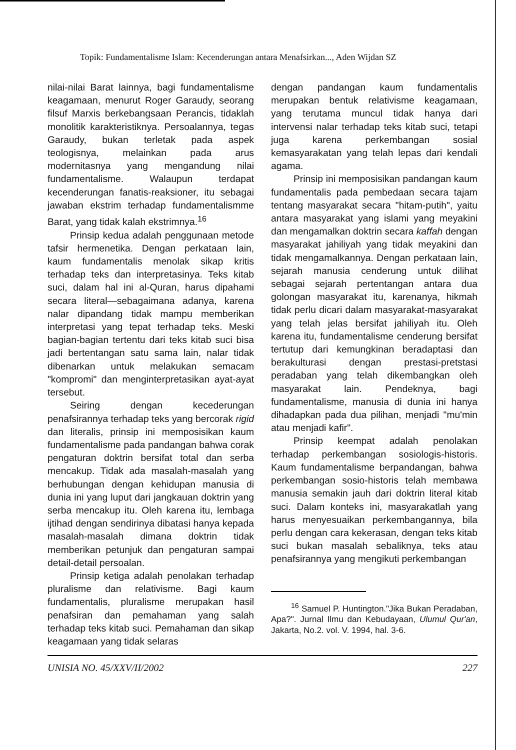Topik: Fundamentalisme Islam: Kecenderungan antara Menafsirkan..., Aden Wijdan SZ
nilai-nilai Barat lainnya, bagi fundamentalisme keagamaan, menurut Roger Garaudy, seorang filsuf Marxis berkebangsaan Perancis, tidaklah monolitik karakteristiknya. Persoalannya, tegas Garaudy, bukan terletak pada aspek teologisnya, melainkan pada arus modernitasnya yang mengandung nilai fundamentalisme. Walaupun terdapat kecenderungan fanatis-reaksioner, itu sebagai jawaban ekstrim terhadap fundamentalismme Barat, yang tidak kalah ekstrimnya.<sup>16</sup>
Prinsip kedua adalah penggunaan metode tafsir hermenetika. Dengan perkataan lain, kaum fundamentalis menolak sikap kritis terhadap teks dan interpretasinya. Teks kitab suci, dalam hal ini al-Quran, harus dipahami secara literal—sebagaimana adanya, karena nalar dipandang tidak mampu memberikan interpretasi yang tepat terhadap teks. Meski bagian-bagian tertentu dari teks kitab suci bisa jadi bertentangan satu sama lain, nalar tidak dibenarkan untuk melakukan semacam "kompromi" dan menginterpretasikan ayat-ayat tersebut.
Seiring dengan kecederungan penafsirannya terhadap teks yang bercorak rigid dan literalis, prinsip ini memposisikan kaum fundamentalisme pada pandangan bahwa corak pengaturan doktrin bersifat total dan serba mencakup. Tidak ada masalah-masalah yang berhubungan dengan kehidupan manusia di dunia ini yang luput dari jangkauan doktrin yang serba mencakup itu. Oleh karena itu, lembaga ijtihad dengan sendirinya dibatasi hanya kepada masalah-masalah dimana doktrin tidak memberikan petunjuk dan pengaturan sampai detail-detail persoalan.
Prinsip ketiga adalah penolakan terhadap pluralisme dan relativisme. Bagi kaum fundamentalis, pluralisme merupakan hasil penafsiran dan pemahaman yang salah terhadap teks kitab suci. Pemahaman dan sikap keagamaan yang tidak selaras
dengan pandangan kaum fundamentalis merupakan bentuk relativisme keagamaan, yang terutama muncul tidak hanya dari intervensi nalar terhadap teks kitab suci, tetapi juga karena perkembangan sosial kemasyarakatan yang telah lepas dari kendali agama.
Prinsip ini memposisikan pandangan kaum fundamentalis pada pembedaan secara tajam tentang masyarakat secara "hitam-putih", yaitu antara masyarakat yang islami yang meyakini dan mengamalkan doktrin secara kaffah dengan masyarakat jahiliyah yang tidak meyakini dan tidak mengamalkannya. Dengan perkataan lain, sejarah manusia cenderung untuk dilihat sebagai sejarah pertentangan antara dua golongan masyarakat itu, karenanya, hikmah tidak perlu dicari dalam masyarakat-masyarakat yang telah jelas bersifat jahiliyah itu. Oleh karena itu, fundamentalisme cenderung bersifat tertutup dari kemungkinan beradaptasi dan berakulturasi dengan prestasi-pretstasi peradaban yang telah dikembangkan oleh masyarakat lain. Pendeknya, bagi fundamentalisme, manusia di dunia ini hanya dihadapkan pada dua pilihan, menjadi "mu'min atau menjadi kafir".
Prinsip keempat adalah penolakan terhadap perkembangan sosiologis-historis. Kaum fundamentalisme berpandangan, bahwa perkembangan sosio-historis telah membawa manusia semakin jauh dari doktrin literal kitab suci. Dalam konteks ini, masyarakatlah yang harus menyesuaikan perkembangannya, bila perlu dengan cara kekerasan, dengan teks kitab suci bukan masalah sebaliknya, teks atau penafsirannya yang mengikuti perkembangan
<sup>16</sup> Samuel P. Huntington."Jika Bukan Peradaban, Apa?". Jurnal Ilmu dan Kebudayaan, Ulumul Qur'an, Jakarta, No.2. vol. V. 1994, hal. 3-6.
UNISIA NO. 45/XXV/II/2002 227